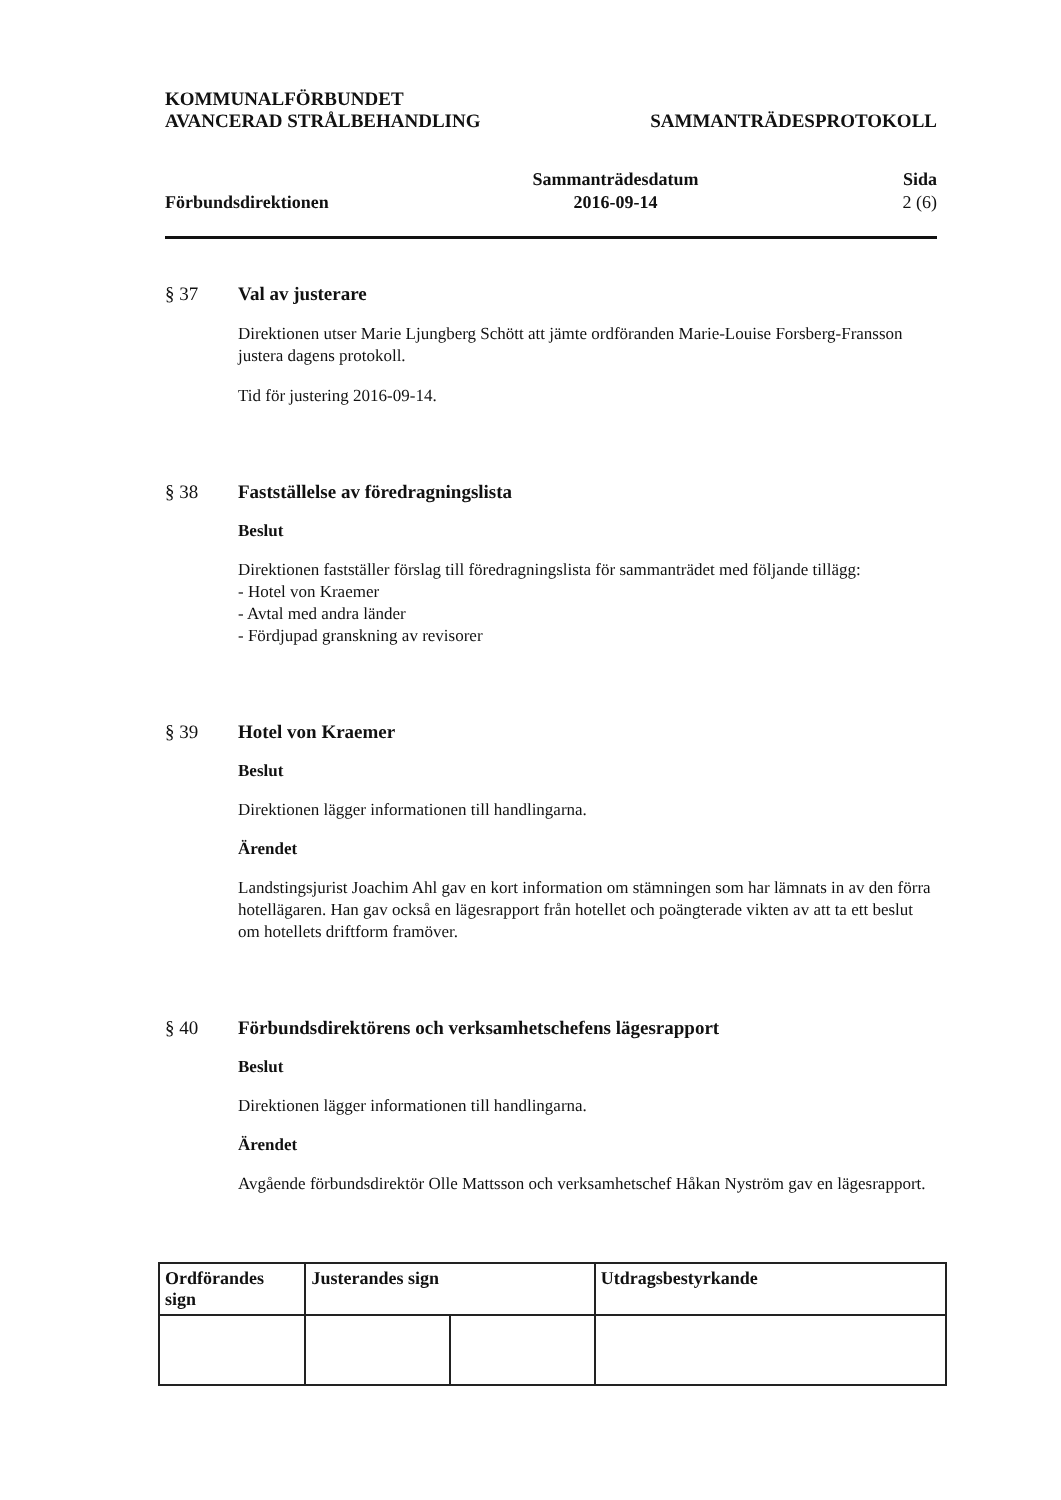KOMMUNALFÖRBUNDET
AVANCERAD STRÅLBEHANDLING
SAMMANTRÄDESPROTOKOLL
Förbundsdirektionen
Sammanträdesdatum
2016-09-14
Sida
2 (6)
§ 37 Val av justerare
Direktionen utser Marie Ljungberg Schött att jämte ordföranden Marie-Louise Forsberg-Fransson justera dagens protokoll.
Tid för justering 2016-09-14.
§ 38 Fastställelse av föredragningslista
Beslut
Direktionen fastställer förslag till föredragningslista för sammanträdet med följande tillägg:
- Hotel von Kraemer
- Avtal med andra länder
- Fördjupad granskning av revisorer
§ 39 Hotel von Kraemer
Beslut
Direktionen lägger informationen till handlingarna.
Ärendet
Landstingsjurist Joachim Ahl gav en kort information om stämningen som har lämnats in av den förra hotellägaren. Han gav också en lägesrapport från hotellet och poängterade vikten av att ta ett beslut om hotellets driftform framöver.
§ 40 Förbundsdirektörens och verksamhetschefens lägesrapport
Beslut
Direktionen lägger informationen till handlingarna.
Ärendet
Avgående förbundsdirektör Olle Mattsson och verksamhetschef Håkan Nyström gav en lägesrapport.
| Ordförandes sign | Justerandes sign | | Utdragsbestyrkande |